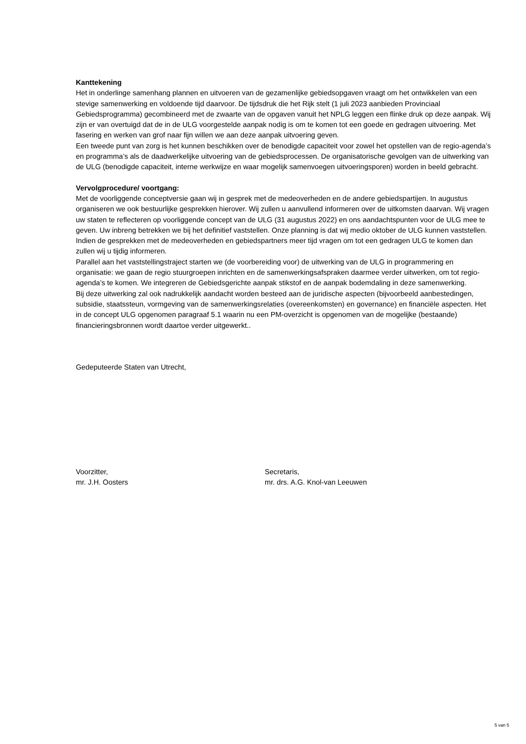Kanttekening
Het in onderlinge samenhang plannen en uitvoeren van de gezamenlijke gebiedsopgaven vraagt om het ontwikkelen van een stevige samenwerking en voldoende tijd daarvoor. De tijdsdruk die het Rijk stelt (1 juli 2023 aanbieden Provinciaal Gebiedsprogramma) gecombineerd met de zwaarte van de opgaven vanuit het NPLG leggen een flinke druk op deze aanpak. Wij zijn er van overtuigd dat de in de ULG voorgestelde aanpak nodig is om te komen tot een goede en gedragen uitvoering. Met fasering en werken van grof naar fijn willen we aan deze aanpak uitvoering geven.
Een tweede punt van zorg is het kunnen beschikken over de benodigde capaciteit voor zowel het opstellen van de regio-agenda’s en programma’s als de daadwerkelijke uitvoering van de gebiedsprocessen. De organisatorische gevolgen van de uitwerking van de ULG (benodigde capaciteit, interne werkwijze en waar mogelijk samenvoegen uitvoeringsporen) worden in beeld gebracht.
Vervolgprocedure/ voortgang:
Met de voorliggende conceptversie gaan wij in gesprek met de medeoverheden en de andere gebiedspartijen. In augustus organiseren we ook bestuurlijke gesprekken hierover. Wij zullen u aanvullend informeren over de uitkomsten daarvan. Wij vragen uw staten te reflecteren op voorliggende concept van de ULG (31 augustus 2022) en ons aandachtspunten voor de ULG mee te geven. Uw inbreng betrekken we bij het definitief vaststellen. Onze planning is dat wij medio oktober de ULG kunnen vaststellen. Indien de gesprekken met de medeoverheden en gebiedspartners meer tijd vragen om tot een gedragen ULG te komen dan zullen wij u tijdig informeren.
Parallel aan het vaststellingstraject starten we (de voorbereiding voor) de uitwerking van de ULG in programmering en organisatie: we gaan de regio stuurgroepen inrichten en de samenwerkingsafspraken daarmee verder uitwerken, om tot regio-agenda’s te komen. We integreren de Gebiedsgerichte aanpak stikstof en de aanpak bodemdaling in deze samenwerking.
Bij deze uitwerking zal ook nadrukkelijk aandacht worden besteed aan de juridische aspecten (bijvoorbeeld aanbestedingen, subsidie, staatssteun, vormgeving van de samenwerkingsrelaties (overeenkomsten) en governance) en financiële aspecten. Het in de concept ULG opgenomen paragraaf 5.1 waarin nu een PM-overzicht is opgenomen van de mogelijke (bestaande) financieringsbronnen wordt daartoe verder uitgewerkt..
Gedeputeerde Staten van Utrecht,
Voorzitter,
mr. J.H. Oosters
Secretaris,
mr. drs. A.G. Knol-van Leeuwen
5 van 5